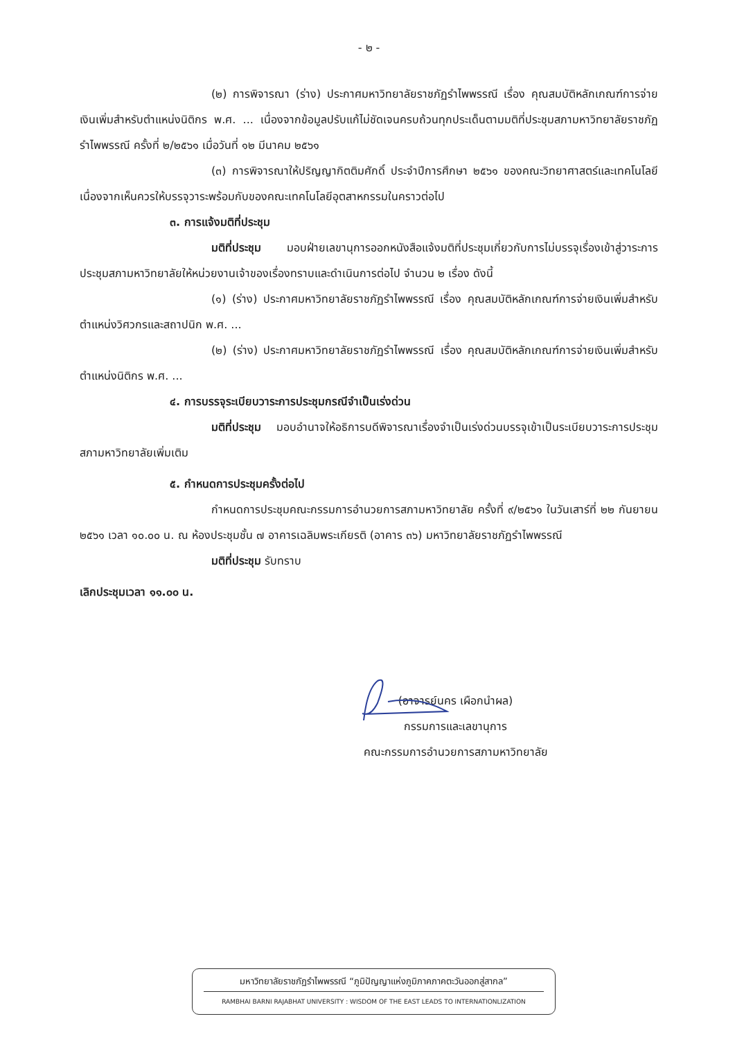- ๒ -
(๒) การพิจารณา (ร่าง) ประกาศมหาวิทยาลัยราชภัฏรำไพพรรณี เรื่อง คุณสมบัติหลักเกณฑ์การจ่ายเงินเพิ่มสำหรับตำแหน่งนิติกร พ.ศ. ... เนื่องจากข้อมูลปรับแก้ไม่ชัดเจนครบถ้วนทุกประเด็นตามมติที่ประชุมสภามหาวิทยาลัยราชภัฏรำไพพรรณี ครั้งที่ ๒/๒๕๖๑ เมื่อวันที่ ๑๒ มีนาคม ๒๕๖๑
(๓) การพิจารณาให้ปริญญากิตติมศักดิ์ ประจำปีการศึกษา ๒๕๖๑ ของคณะวิทยาศาสตร์และเทคโนโลยี เนื่องจากเห็นควรให้บรรจุวาระพร้อมกับของคณะเทคโนโลยีอุตสาหกรรมในคราวต่อไป
๓. การแจ้งมติที่ประชุม
มติที่ประชุม มอบฝ่ายเลขานุการออกหนังสือแจ้งมติที่ประชุมเกี่ยวกับการไม่บรรจุเรื่องเข้าสู่วาระการประชุมสภามหาวิทยาลัยให้หน่วยงานเจ้าของเรื่องทราบและดำเนินการต่อไป จำนวน ๒ เรื่อง ดังนี้
(๑) (ร่าง) ประกาศมหาวิทยาลัยราชภัฏรำไพพรรณี เรื่อง คุณสมบัติหลักเกณฑ์การจ่ายเงินเพิ่มสำหรับตำแหน่งวิศวกรและสถาปนิก พ.ศ. ...
(๒) (ร่าง) ประกาศมหาวิทยาลัยราชภัฏรำไพพรรณี เรื่อง คุณสมบัติหลักเกณฑ์การจ่ายเงินเพิ่มสำหรับตำแหน่งนิติกร พ.ศ. ...
๔. การบรรจุระเบียบวาระการประชุมกรณีจำเป็นเร่งด่วน
มติที่ประชุม มอบอำนาจให้อธิการบดีพิจารณาเรื่องจำเป็นเร่งด่วนบรรจุเข้าเป็นระเบียบวาระการประชุมสภามหาวิทยาลัยเพิ่มเติม
๕. กำหนดการประชุมครั้งต่อไป
กำหนดการประชุมคณะกรรมการอำนวยการสภามหาวิทยาลัย ครั้งที่ ๙/๒๕๖๑ ในวันเสาร์ที่ ๒๒ กันยายน ๒๕๖๑ เวลา ๑๐.๐๐ น. ณ ห้องประชุมชั้น ๗ อาคารเฉลิมพระเกียรติ (อาคาร ๓๖) มหาวิทยาลัยราชภัฏรำไพพรรณี
มติที่ประชุม รับทราบ
เลิกประชุมเวลา ๑๑.๐๐ น.
(อาจารย์นคร เผือกนำผล)
กรรมการและเลขานุการ
คณะกรรมการอำนวยการสภามหาวิทยาลัย
มหาวิทยาลัยราชภัฏรำไพพรรณี “ภูมิปัญญาแห่งภูมิภาคภาคตะวันออกสู่สากล”
RAMBHAI BARNI RAJABHAT UNIVERSITY : WISDOM OF THE EAST LEADS TO INTERNATIONLIZATION